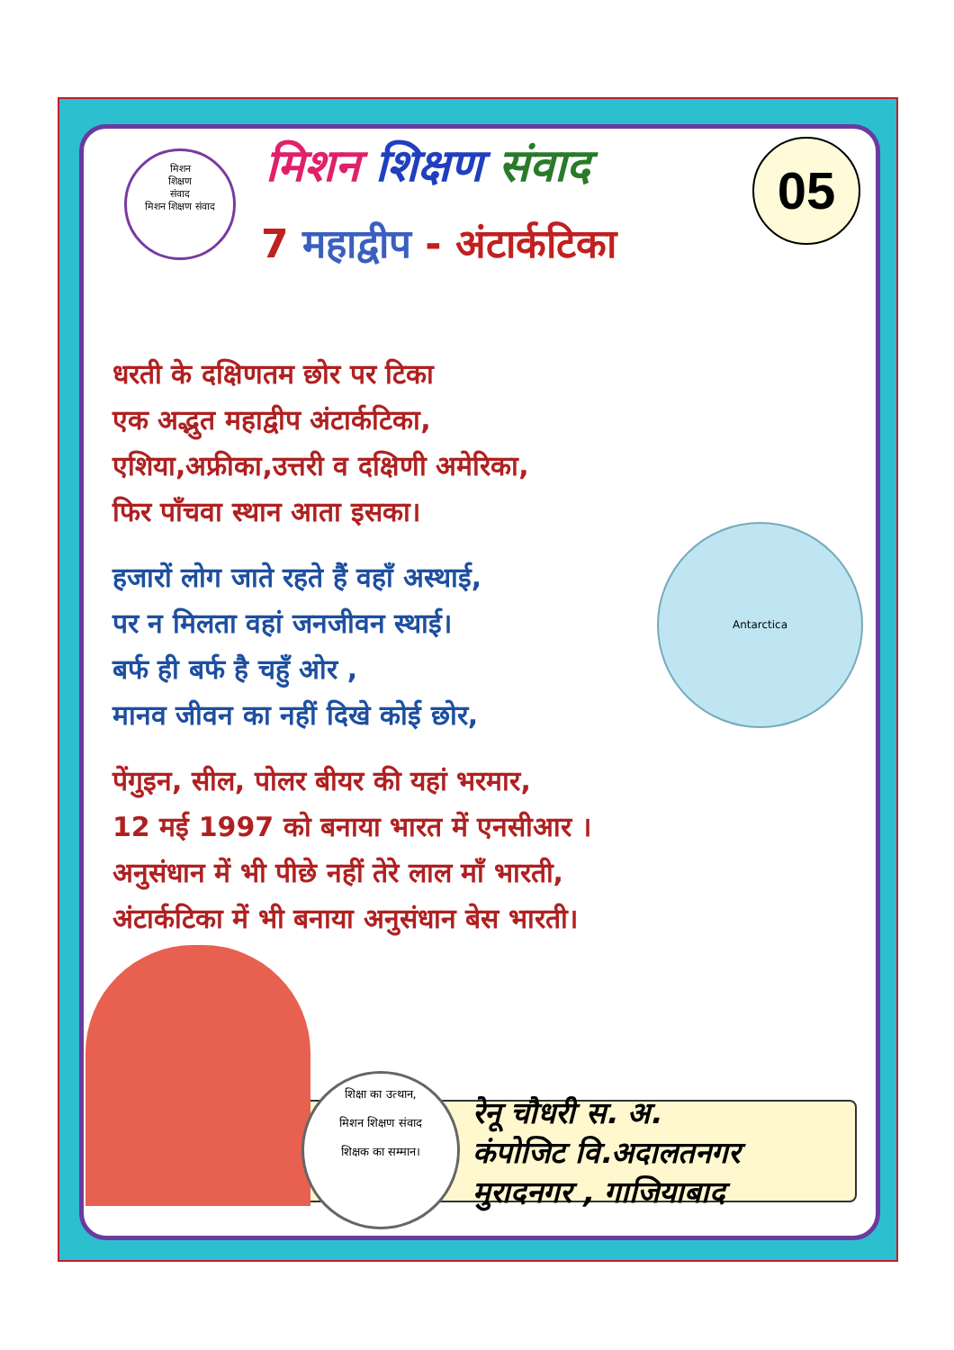मिशन
शिक्षण
संवाद
मिशन शिक्षण संवाद
मिशन शिक्षण संवाद 05
7 महाद्वीप - अंटार्कटिका
धरती के दक्षिणतम छोर पर टिका
एक अद्भुत महाद्वीप अंटार्कटिका,
एशिया,अफ्रीका,उत्तरी व दक्षिणी अमेरिका,
फिर पाँचवा स्थान आता इसका।
हजारों लोग जाते रहते हैं वहाँ अस्थाई,
पर न मिलता वहां जनजीवन स्थाई।
बर्फ ही बर्फ है चहुँ ओर ,
मानव जीवन का नहीं दिखे कोई छोर,
पेंगुइन, सील, पोलर बीयर की यहां भरमार,
12 मई 1997 को बनाया भारत में एनसीआर ।
अनुसंधान में भी पीछे नहीं तेरे लाल माँ भारती,
अंटार्कटिका में भी बनाया अनुसंधान बेस भारती।
Antarctica
शिक्षा का उत्थान,
मिशन शिक्षण संवाद
शिक्षक का सम्मान।
रेनू चौधरी स. अ.
कंपोजिट वि.अदालतनगर
मुरादनगर , गाजियाबाद